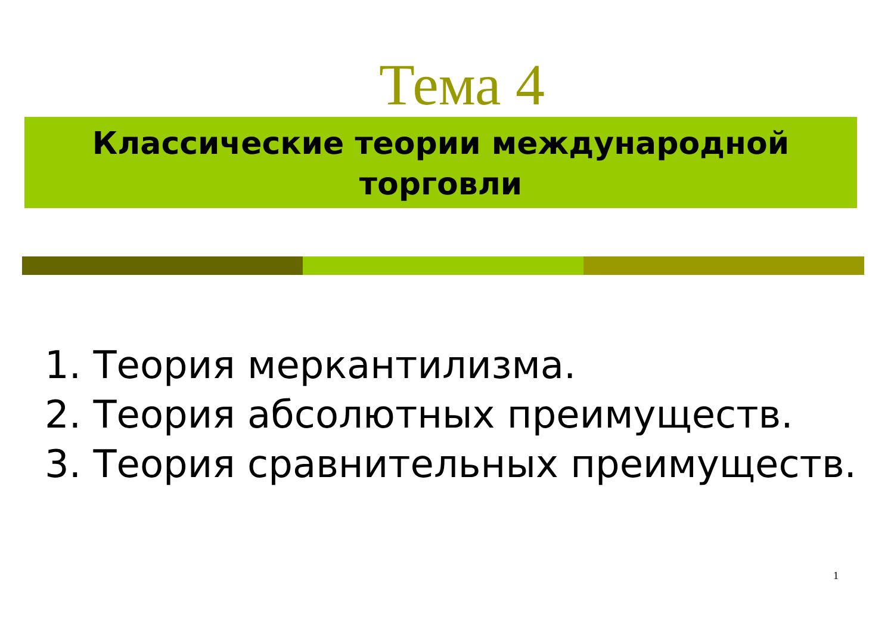Тема 4
Классические теории международной
торговли
1. Теория меркантилизма.
2. Теория абсолютных преимуществ.
3. Теория сравнительных преимуществ.
1